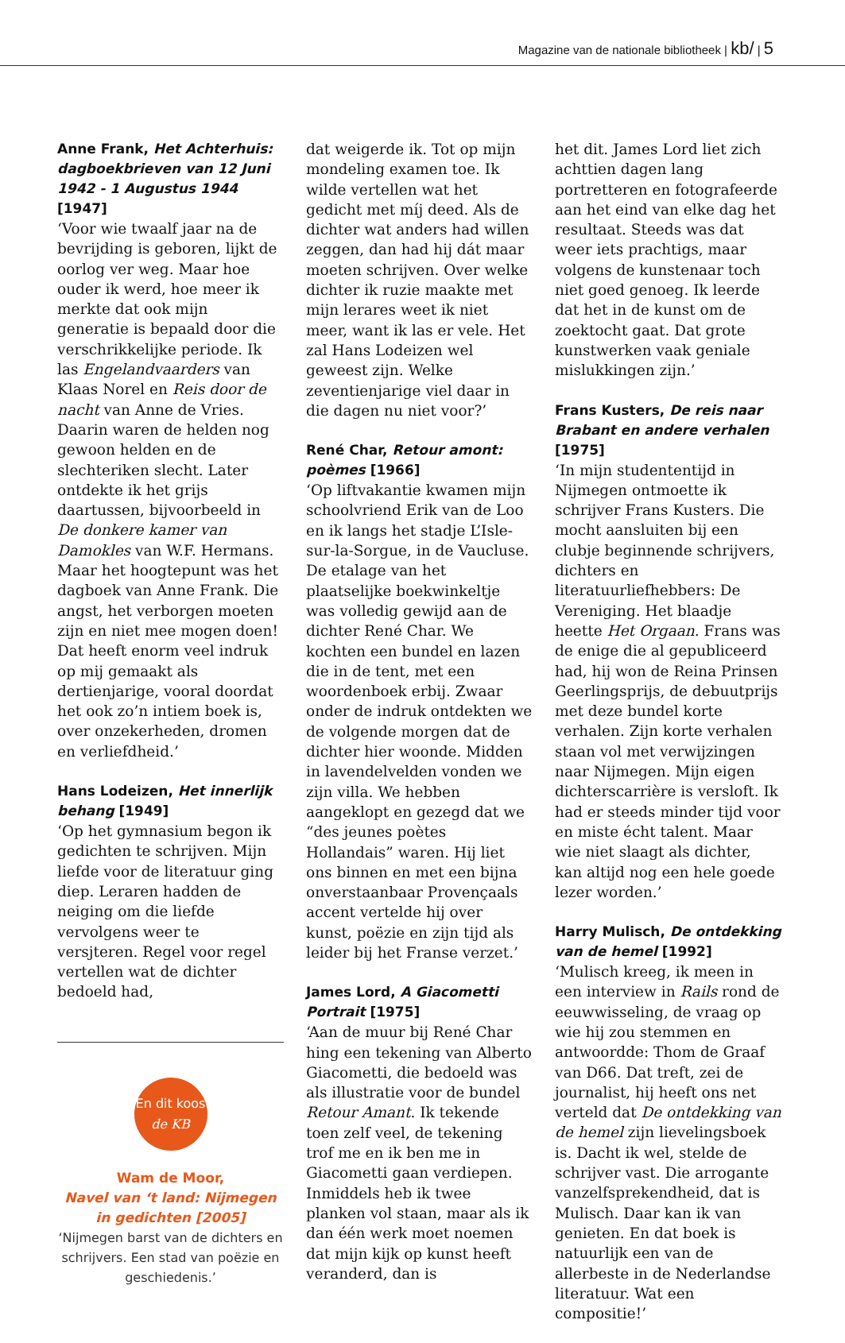Magazine van de nationale bibliotheek | kb/ | 5
Anne Frank, Het Achterhuis: dagboekbrieven van 12 Juni 1942 - 1 Augustus 1944 [1947]
‘Voor wie twaalf jaar na de bevrijding is geboren, lijkt de oorlog ver weg. Maar hoe ouder ik werd, hoe meer ik merkte dat ook mijn generatie is bepaald door die verschrikkelijke periode. Ik las Engelandvaarders van Klaas Norel en Reis door de nacht van Anne de Vries. Daarin waren de helden nog gewoon helden en de slechteriken slecht. Later ontdekte ik het grijs daartussen, bijvoorbeeld in De donkere kamer van Damokles van W.F. Hermans. Maar het hoogtepunt was het dagboek van Anne Frank. Die angst, het verborgen moeten zijn en niet mee mogen doen! Dat heeft enorm veel indruk op mij gemaakt als dertienjarige, vooral doordat het ook zo’n intiem boek is, over onzekerheden, dromen en verliefdheid.’
Hans Lodeizen, Het innerlijk behang [1949]
‘Op het gymnasium begon ik gedichten te schrijven. Mijn liefde voor de literatuur ging diep. Leraren hadden de neiging om die liefde vervolgens weer te versjteren. Regel voor regel vertellen wat de dichter bedoeld had,
En dit koos
de KB
Wam de Moor,
Navel van ‘t land: Nijmegen in gedichten [2005]
‘Nijmegen barst van de dichters en schrijvers. Een stad van poëzie en geschiedenis.’
dat weigerde ik. Tot op mijn mondeling examen toe. Ik wilde vertellen wat het gedicht met míj deed. Als de dichter wat anders had willen zeggen, dan had hij dát maar moeten schrijven. Over welke dichter ik ruzie maakte met mijn lerares weet ik niet meer, want ik las er vele. Het zal Hans Lodeizen wel geweest zijn. Welke zeventienjarige viel daar in die dagen nu niet voor?’
René Char, Retour amont: poèmes [1966]
‘Op liftvakantie kwamen mijn schoolvriend Erik van de Loo en ik langs het stadje L’Isle-sur-la-Sorgue, in de Vaucluse. De etalage van het plaatselijke boekwinkeltje was volledig gewijd aan de dichter René Char. We kochten een bundel en lazen die in de tent, met een woordenboek erbij. Zwaar onder de indruk ontdekten we de volgende morgen dat de dichter hier woonde. Midden in lavendelvelden vonden we zijn villa. We hebben aangeklopt en gezegd dat we “des jeunes poètes Hollandais” waren. Hij liet ons binnen en met een bijna onverstaanbaar Provençaals accent vertelde hij over kunst, poëzie en zijn tijd als leider bij het Franse verzet.’
James Lord, A Giacometti Portrait [1975]
‘Aan de muur bij René Char hing een tekening van Alberto Giacometti, die bedoeld was als illustratie voor de bundel Retour Amant. Ik tekende toen zelf veel, de tekening trof me en ik ben me in Giacometti gaan verdiepen. Inmiddels heb ik twee planken vol staan, maar als ik dan één werk moet noemen dat mijn kijk op kunst heeft veranderd, dan is
het dit. James Lord liet zich achttien dagen lang portretteren en fotografeerde aan het eind van elke dag het resultaat. Steeds was dat weer iets prachtigs, maar volgens de kunstenaar toch niet goed genoeg. Ik leerde dat het in de kunst om de zoektocht gaat. Dat grote kunstwerken vaak geniale mislukkingen zijn.’
Frans Kusters, De reis naar Brabant en andere verhalen [1975]
‘In mijn studententijd in Nijmegen ontmoette ik schrijver Frans Kusters. Die mocht aansluiten bij een clubje beginnende schrijvers, dichters en literatuurliefhebbers: De Vereniging. Het blaadje heette Het Orgaan. Frans was de enige die al gepubliceerd had, hij won de Reina Prinsen Geerlingsprijs, de debuutprijs met deze bundel korte verhalen. Zijn korte verhalen staan vol met verwijzingen naar Nijmegen. Mijn eigen dichterscarrière is versloft. Ik had er steeds minder tijd voor en miste écht talent. Maar wie niet slaagt als dichter, kan altijd nog een hele goede lezer worden.’
Harry Mulisch, De ontdekking van de hemel [1992]
‘Mulisch kreeg, ik meen in een interview in Rails rond de eeuwwisseling, de vraag op wie hij zou stemmen en antwoordde: Thom de Graaf van D66. Dat treft, zei de journalist, hij heeft ons net verteld dat De ontdekking van de hemel zijn lievelingsboek is. Dacht ik wel, stelde de schrijver vast. Die arrogante vanzelfsprekendheid, dat is Mulisch. Daar kan ik van genieten. En dat boek is natuurlijk een van de allerbeste in de Nederlandse literatuur. Wat een compositie!’